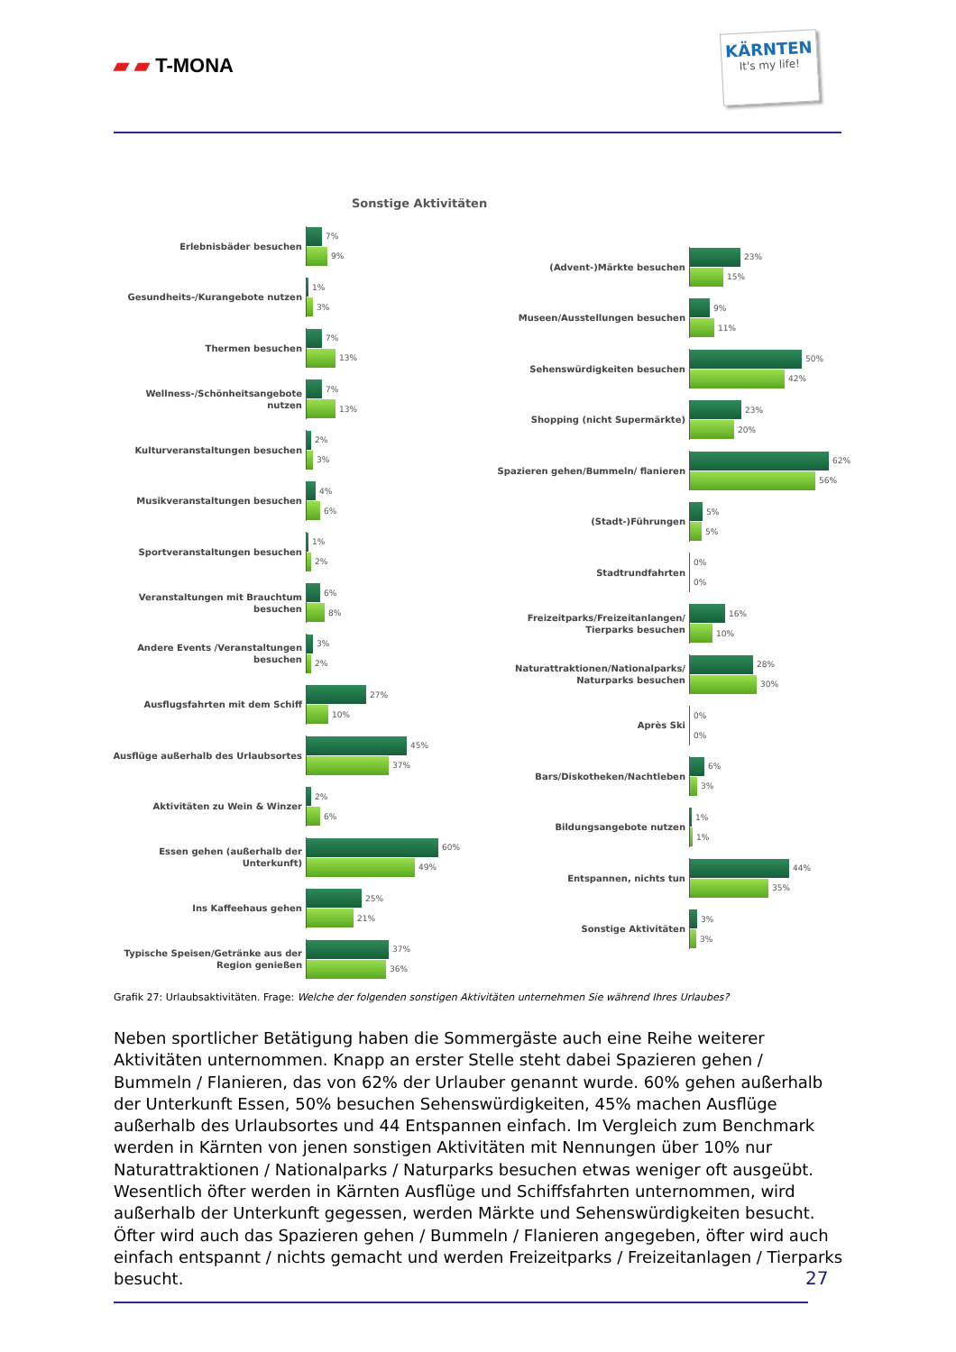▰ ▰ T-MONA
KÄRNTEN
It's my life!
Sonstige Aktivitäten
Erlebnisbäder besuchen
7%
9%
Gesundheits-/Kurangebote nutzen
1%
3%
Thermen besuchen
7%
13%
Wellness-/Schönheitsangebote nutzen
7%
13%
Kulturveranstaltungen besuchen
2%
3%
Musikveranstaltungen besuchen
4%
6%
Sportveranstaltungen besuchen
1%
2%
Veranstaltungen mit Brauchtum besuchen
6%
8%
Andere Events /Veranstaltungen besuchen
3%
2%
Ausflugsfahrten mit dem Schiff
27%
10%
Ausflüge außerhalb des Urlaubsortes
45%
37%
Aktivitäten zu Wein & Winzer
2%
6%
Essen gehen (außerhalb der Unterkunft)
60%
49%
Ins Kaffeehaus gehen
25%
21%
Typische Speisen/Getränke aus der Region genießen
37%
36%
(Advent-)Märkte besuchen
23%
15%
Museen/Ausstellungen besuchen
9%
11%
Sehenswürdigkeiten besuchen
50%
42%
Shopping (nicht Supermärkte)
23%
20%
Spazieren gehen/Bummeln/ flanieren
62%
56%
(Stadt-)Führungen
5%
5%
Stadtrundfahrten
0%
0%
Freizeitparks/Freizeitanlangen/ Tierparks besuchen
16%
10%
Naturattraktionen/Nationalparks/ Naturparks besuchen
28%
30%
Après Ski
0%
0%
Bars/Diskotheken/Nachtleben
6%
3%
Bildungsangebote nutzen
1%
1%
Entspannen, nichts tun
44%
35%
Sonstige Aktivitäten
3%
3%
Grafik 27: Urlaubsaktivitäten. Frage: Welche der folgenden sonstigen Aktivitäten unternehmen Sie während Ihres Urlaubes?
Neben sportlicher Betätigung haben die Sommergäste auch eine Reihe weiterer Aktivitäten unternommen. Knapp an erster Stelle steht dabei Spazieren gehen / Bummeln / Flanieren, das von 62% der Urlauber genannt wurde. 60% gehen außerhalb der Unterkunft Essen, 50% besuchen Sehenswürdigkeiten, 45% machen Ausflüge außerhalb des Urlaubsortes und 44 Entspannen einfach. Im Vergleich zum Benchmark werden in Kärnten von jenen sonstigen Aktivitäten mit Nennungen über 10% nur Naturattraktionen / Nationalparks / Naturparks besuchen etwas weniger oft ausgeübt. Wesentlich öfter werden in Kärnten Ausflüge und Schiffsfahrten unternommen, wird außerhalb der Unterkunft gegessen, werden Märkte und Sehenswürdigkeiten besucht. Öfter wird auch das Spazieren gehen / Bummeln / Flanieren angegeben, öfter wird auch einfach entspannt / nichts gemacht und werden Freizeitparks / Freizeitanlagen / Tierparks besucht.
27